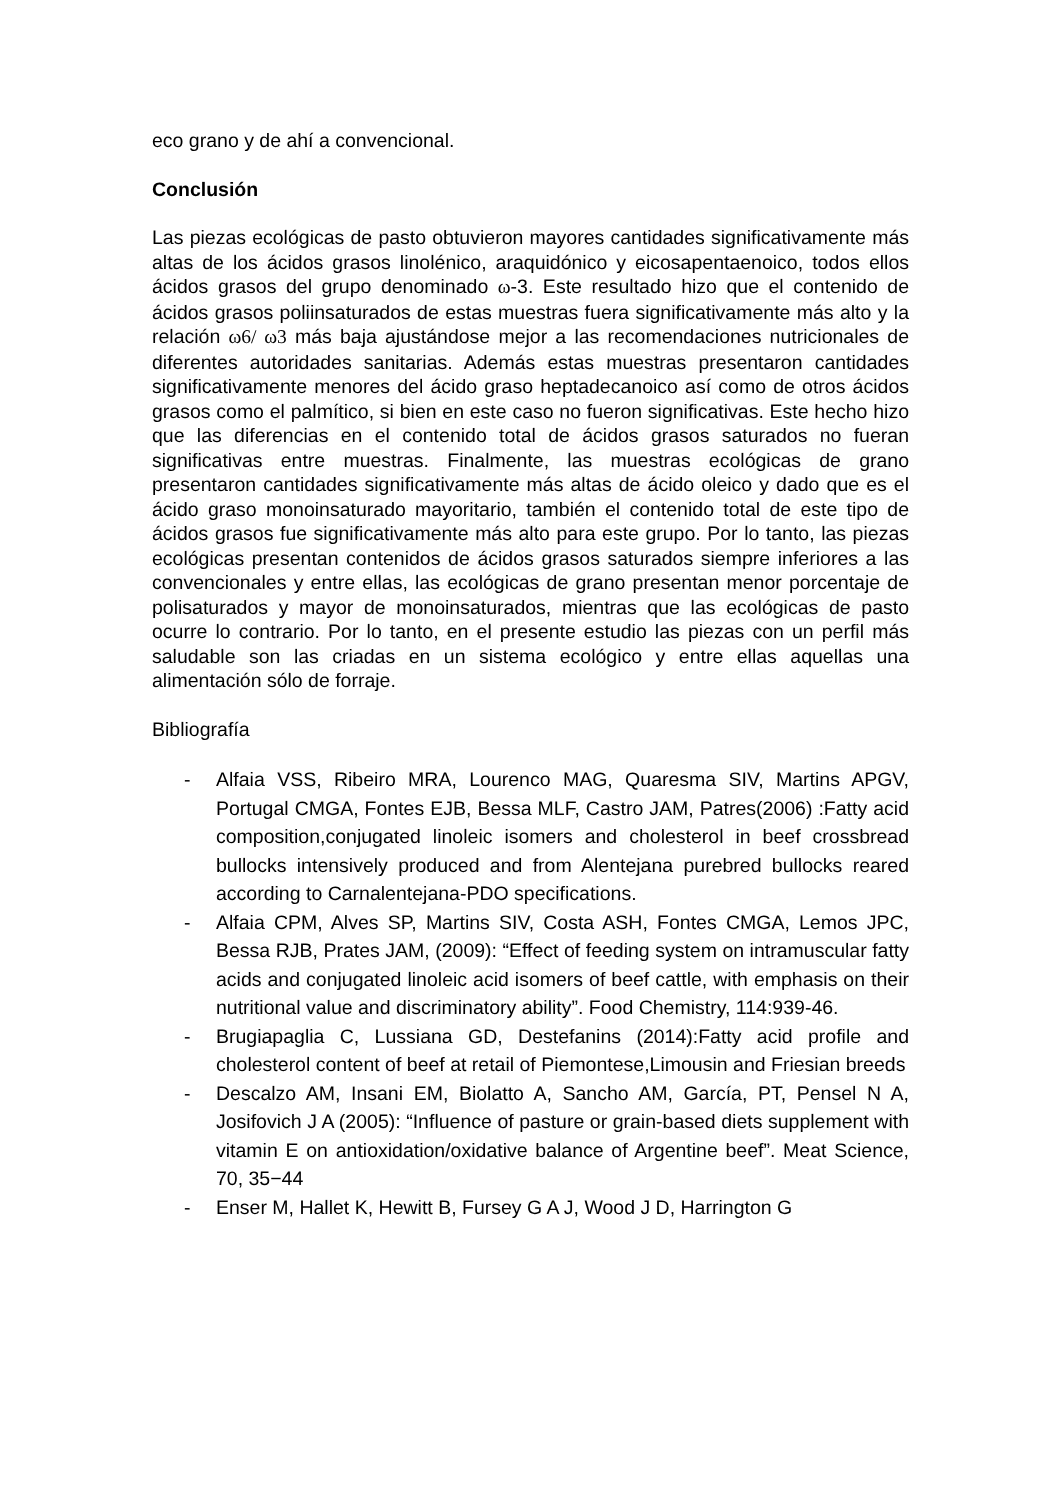eco grano y de ahí a convencional.
Conclusión
Las piezas ecológicas de pasto obtuvieron mayores cantidades significativamente más altas de los ácidos grasos linolénico, araquidónico y eicosapentaenoico, todos ellos ácidos grasos del grupo denominado ω-3. Este resultado hizo que el contenido de ácidos grasos poliinsaturados de estas muestras fuera significativamente más alto y la relación ω6/ ω3 más baja ajustándose mejor a las recomendaciones nutricionales de diferentes autoridades sanitarias. Además estas muestras presentaron cantidades significativamente menores del ácido graso heptadecanoico así como de otros ácidos grasos como el palmítico, si bien en este caso no fueron significativas. Este hecho hizo que las diferencias en el contenido total de ácidos grasos saturados no fueran significativas entre muestras. Finalmente, las muestras ecológicas de grano presentaron cantidades significativamente más altas de ácido oleico y dado que es el ácido graso monoinsaturado mayoritario, también el contenido total de este tipo de ácidos grasos fue significativamente más alto para este grupo. Por lo tanto, las piezas ecológicas presentan contenidos de ácidos grasos saturados siempre inferiores a las convencionales y entre ellas, las ecológicas de grano presentan menor porcentaje de polisaturados y mayor de monoinsaturados, mientras que las ecológicas de pasto ocurre lo contrario. Por lo tanto, en el presente estudio las piezas con un perfil más saludable son las criadas en un sistema ecológico y entre ellas aquellas una alimentación sólo de forraje.
Bibliografía
- Alfaia VSS, Ribeiro MRA, Lourenco MAG, Quaresma SIV, Martins APGV, Portugal CMGA, Fontes EJB, Bessa MLF, Castro JAM, Patres(2006) :Fatty acid composition,conjugated linoleic isomers and cholesterol in beef crossbread bullocks intensively produced and from Alentejana purebred bullocks reared according to Carnalentejana-PDO specifications.
- Alfaia CPM, Alves SP, Martins SIV, Costa ASH, Fontes CMGA, Lemos JPC, Bessa RJB, Prates JAM, (2009): “Effect of feeding system on intramuscular fatty acids and conjugated linoleic acid isomers of beef cattle, with emphasis on their nutritional value and discriminatory ability”. Food Chemistry, 114:939-46.
- Brugiapaglia C, Lussiana GD, Destefanins (2014):Fatty acid profile and cholesterol content of beef at retail of Piemontese,Limousin and Friesian breeds
- Descalzo AM, Insani EM, Biolatto A, Sancho AM, García, PT, Pensel N A, Josifovich J A (2005): “Influence of pasture or grain-based diets supplement with vitamin E on antioxidation/oxidative balance of Argentine beef”. Meat Science, 70, 35−44
- Enser M, Hallet K, Hewitt B, Fursey G A J, Wood J D, Harrington G